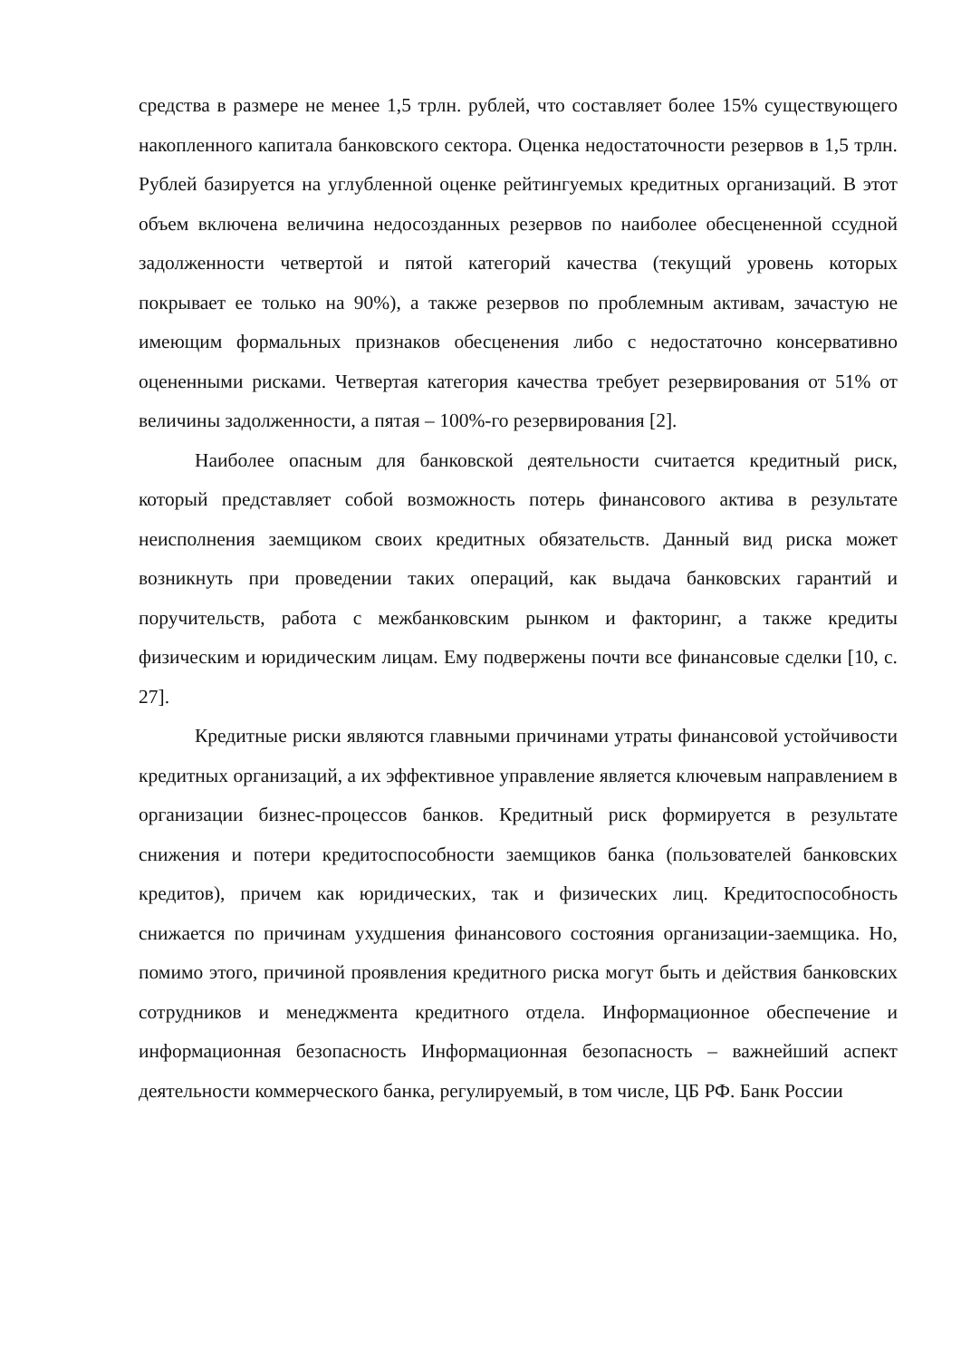средства в размере не менее 1,5 трлн. рублей, что составляет более 15% существующего накопленного капитала банковского сектора. Оценка недостаточности резервов в 1,5 трлн. Рублей базируется на углубленной оценке рейтингуемых кредитных организаций. В этот объем включена величина недосозданных резервов по наиболее обесцененной ссудной задолженности четвертой и пятой категорий качества (текущий уровень которых покрывает ее только на 90%), а также резервов по проблемным активам, зачастую не имеющим формальных признаков обесценения либо с недостаточно консервативно оцененными рисками. Четвертая категория качества требует резервирования от 51% от величины задолженности, а пятая – 100%-го резервирования [2].
Наиболее опасным для банковской деятельности считается кредитный риск, который представляет собой возможность потерь финансового актива в результате неисполнения заемщиком своих кредитных обязательств. Данный вид риска может возникнуть при проведении таких операций, как выдача банковских гарантий и поручительств, работа с межбанковским рынком и факторинг, а также кредиты физическим и юридическим лицам. Ему подвержены почти все финансовые сделки [10, с. 27].
Кредитные риски являются главными причинами утраты финансовой устойчивости кредитных организаций, а их эффективное управление является ключевым направлением в организации бизнес-процессов банков. Кредитный риск формируется в результате снижения и потери кредитоспособности заемщиков банка (пользователей банковских кредитов), причем как юридических, так и физических лиц. Кредитоспособность снижается по причинам ухудшения финансового состояния организации-заемщика. Но, помимо этого, причиной проявления кредитного риска могут быть и действия банковских сотрудников и менеджмента кредитного отдела. Информационное обеспечение и информационная безопасность Информационная безопасность – важнейший аспект деятельности коммерческого банка, регулируемый, в том числе, ЦБ РФ. Банк России